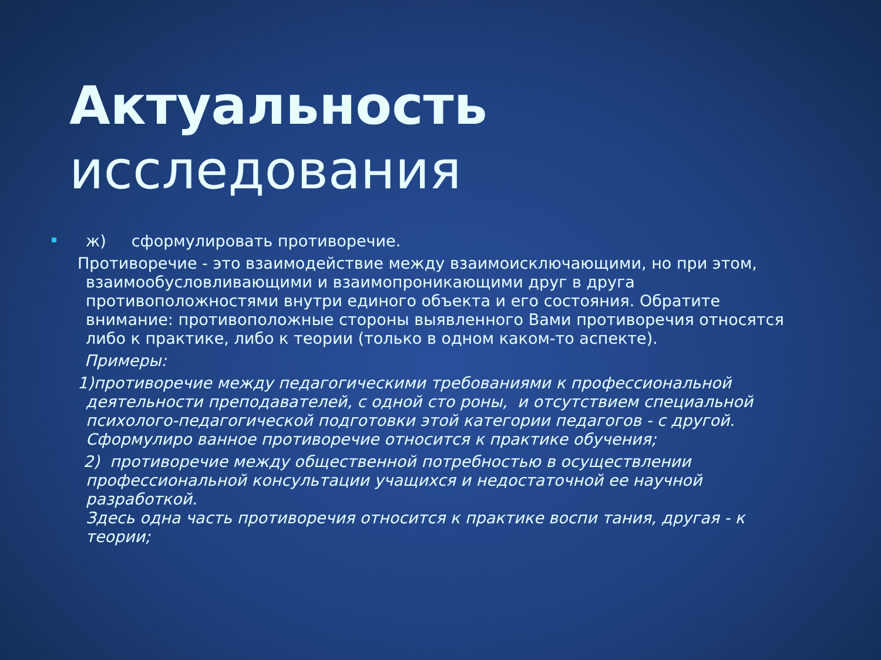Актуальность исследования
ж) сформулировать противоречие.
Противоречие - это взаимодействие между взаимоисключающими, но при этом, взаимообусловливающими и взаимопроникающими друг в друга противоположностями внутри единого объекта и его состояния. Обратите внимание: противоположные стороны выявленного Вами противоречия относятся либо к практике, либо к теории (только в одном каком-то аспекте).
Примеры:
1)противоречие между педагогическими требованиями к профессиональной деятельности преподавателей, с одной сто роны, и отсутствием специальной психолого-педагогической подготовки этой категории педагогов - с другой. Сформулиро ванное противоречие относится к практике обучения;
2) противоречие между общественной потребностью в осуществлении профессиональной консультации учащихся и недостаточной ее научной разработкой.
Здесь одна часть противоречия относится к практике воспи тания, другая - к теории;